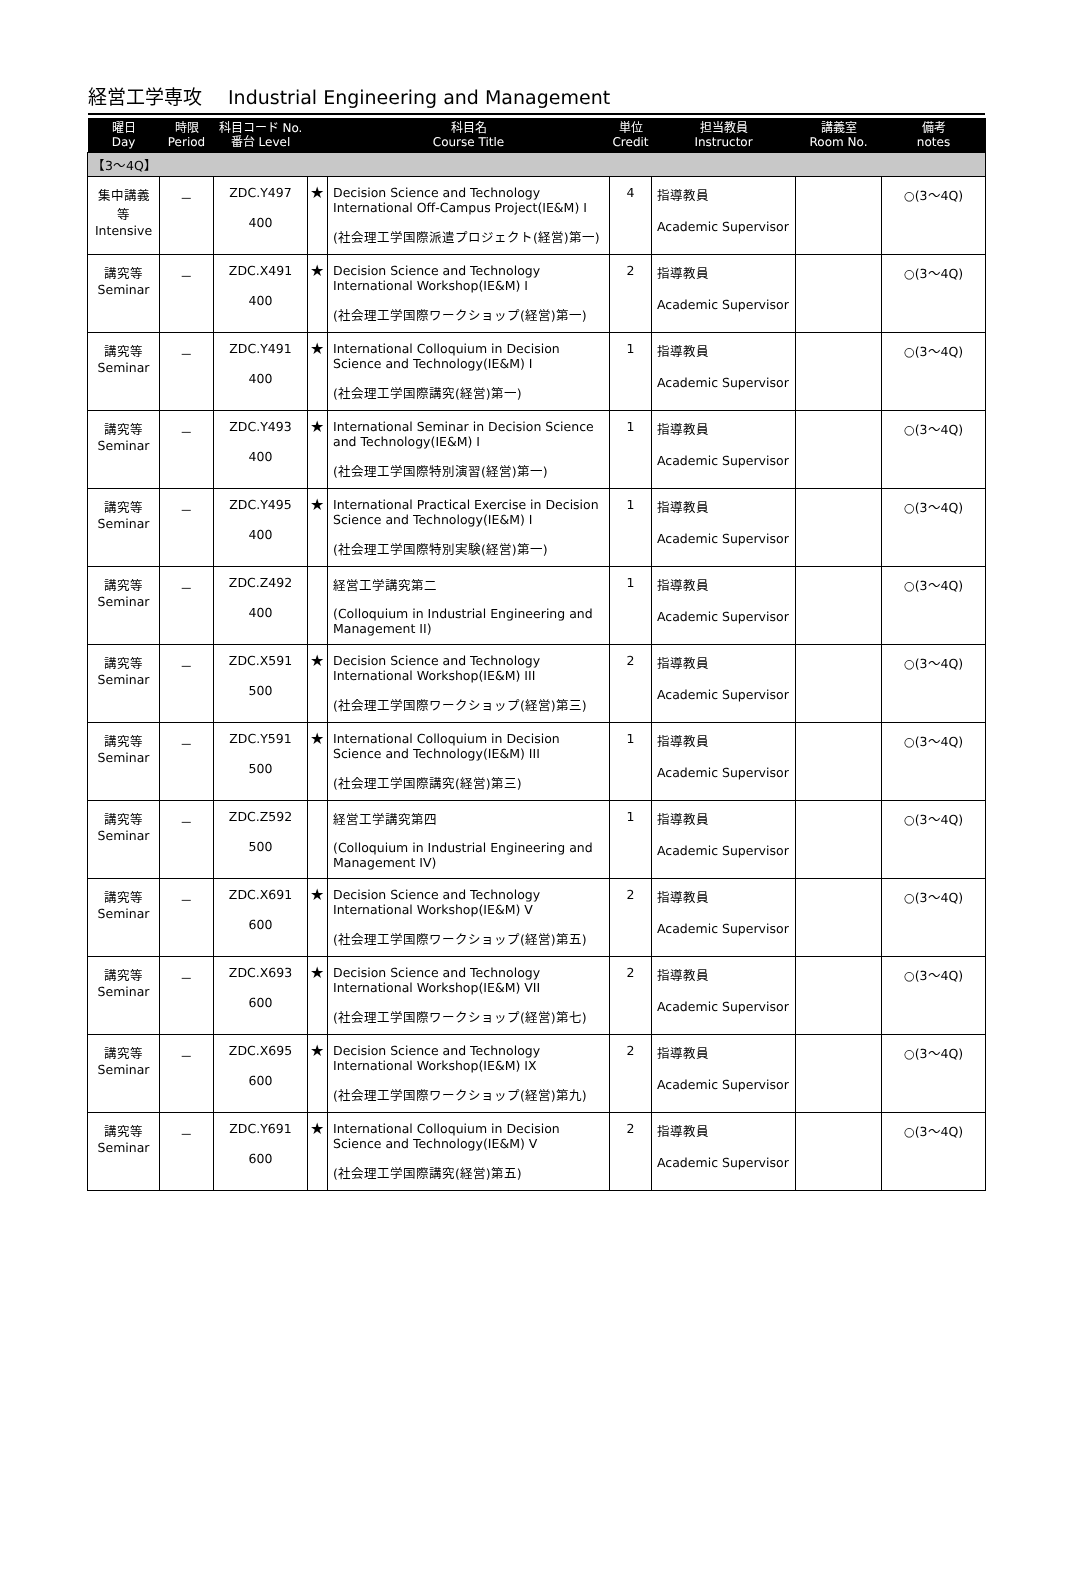経営工学専攻 Industrial Engineering and Management
| 曜日 Day | 時限 Period | 科目コード No. 番台 Level | | 科目名 Course Title | 単位 Credit | 担当教員 Instructor | 講義室 Room No. | 備考 notes |
| --- | --- | --- | --- | --- | --- | --- | --- | --- |
| 【3～4Q】 | | | | | | | | |
| 集中講義等 Intensive | － | ZDC.Y497 400 | ★ | Decision Science and Technology International Off-Campus Project(IE&M) I (社会理工学国際派遣プロジェクト(経営)第一) | 4 | 指導教員 Academic Supervisor | | ○(3～4Q) |
| 講究等 Seminar | － | ZDC.X491 400 | ★ | Decision Science and Technology International Workshop(IE&M) I (社会理工学国際ワークショップ(経営)第一) | 2 | 指導教員 Academic Supervisor | | ○(3～4Q) |
| 講究等 Seminar | － | ZDC.Y491 400 | ★ | International Colloquium in Decision Science and Technology(IE&M) I (社会理工学国際講究(経営)第一) | 1 | 指導教員 Academic Supervisor | | ○(3～4Q) |
| 講究等 Seminar | － | ZDC.Y493 400 | ★ | International Seminar in Decision Science and Technology(IE&M) I (社会理工学国際特別演習(経営)第一) | 1 | 指導教員 Academic Supervisor | | ○(3～4Q) |
| 講究等 Seminar | － | ZDC.Y495 400 | ★ | International Practical Exercise in Decision Science and Technology(IE&M) I (社会理工学国際特別実験(経営)第一) | 1 | 指導教員 Academic Supervisor | | ○(3～4Q) |
| 講究等 Seminar | － | ZDC.Z492 400 | | 経営工学講究第二 (Colloquium in Industrial Engineering and Management II) | 1 | 指導教員 Academic Supervisor | | ○(3～4Q) |
| 講究等 Seminar | － | ZDC.X591 500 | ★ | Decision Science and Technology International Workshop(IE&M) III (社会理工学国際ワークショップ(経営)第三) | 2 | 指導教員 Academic Supervisor | | ○(3～4Q) |
| 講究等 Seminar | － | ZDC.Y591 500 | ★ | International Colloquium in Decision Science and Technology(IE&M) III (社会理工学国際講究(経営)第三) | 1 | 指導教員 Academic Supervisor | | ○(3～4Q) |
| 講究等 Seminar | － | ZDC.Z592 500 | | 経営工学講究第四 (Colloquium in Industrial Engineering and Management IV) | 1 | 指導教員 Academic Supervisor | | ○(3～4Q) |
| 講究等 Seminar | － | ZDC.X691 600 | ★ | Decision Science and Technology International Workshop(IE&M) V (社会理工学国際ワークショップ(経営)第五) | 2 | 指導教員 Academic Supervisor | | ○(3～4Q) |
| 講究等 Seminar | － | ZDC.X693 600 | ★ | Decision Science and Technology International Workshop(IE&M) VII (社会理工学国際ワークショップ(経営)第七) | 2 | 指導教員 Academic Supervisor | | ○(3～4Q) |
| 講究等 Seminar | － | ZDC.X695 600 | ★ | Decision Science and Technology International Workshop(IE&M) IX (社会理工学国際ワークショップ(経営)第九) | 2 | 指導教員 Academic Supervisor | | ○(3～4Q) |
| 講究等 Seminar | － | ZDC.Y691 600 | ★ | International Colloquium in Decision Science and Technology(IE&M) V (社会理工学国際講究(経営)第五) | 2 | 指導教員 Academic Supervisor | | ○(3～4Q) |